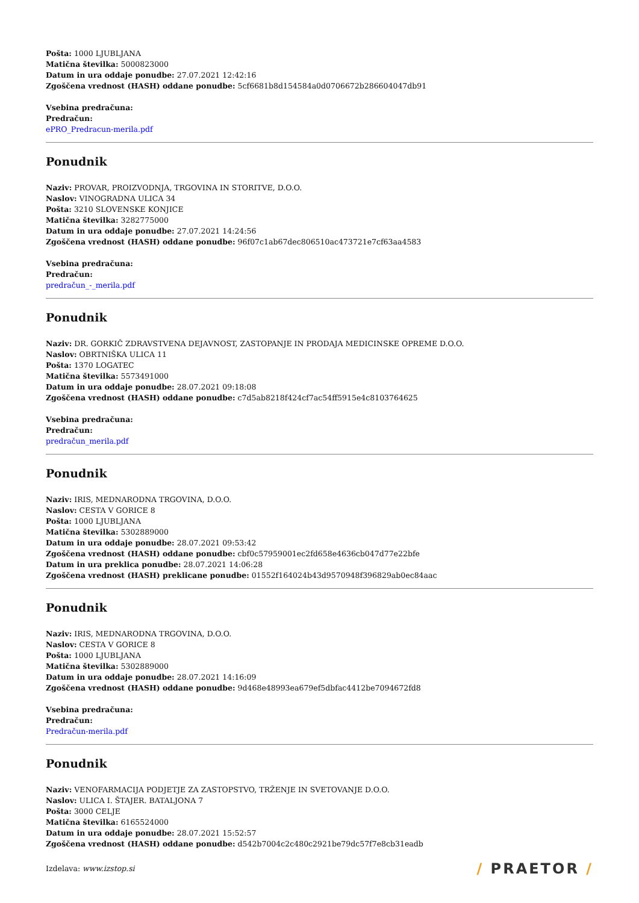Pošta: 1000 LJUBLJANA
Matična številka: 5000823000
Datum in ura oddaje ponudbe: 27.07.2021 12:42:16
Zgoščena vrednost (HASH) oddane ponudbe: 5cf6681b8d154584a0d0706672b286604047db91
Vsebina predračuna:
Predračun:
ePRO_Predracun-merila.pdf
Ponudnik
Naziv: PROVAR, PROIZVODNJA, TRGOVINA IN STORITVE, D.O.O.
Naslov: VINOGRADNA ULICA 34
Pošta: 3210 SLOVENSKE KONJICE
Matična številka: 3282775000
Datum in ura oddaje ponudbe: 27.07.2021 14:24:56
Zgoščena vrednost (HASH) oddane ponudbe: 96f07c1ab67dec806510ac473721e7cf63aa4583
Vsebina predračuna:
Predračun:
predračun_-_merila.pdf
Ponudnik
Naziv: DR. GORKIČ ZDRAVSTVENA DEJAVNOST, ZASTOPANJE IN PRODAJA MEDICINSKE OPREME D.O.O.
Naslov: OBRTNIŠKA ULICA 11
Pošta: 1370 LOGATEC
Matična številka: 5573491000
Datum in ura oddaje ponudbe: 28.07.2021 09:18:08
Zgoščena vrednost (HASH) oddane ponudbe: c7d5ab8218f424cf7ac54ff5915e4c8103764625
Vsebina predračuna:
Predračun:
predračun_merila.pdf
Ponudnik
Naziv: IRIS, MEDNARODNA TRGOVINA, D.O.O.
Naslov: CESTA V GORICE 8
Pošta: 1000 LJUBLJANA
Matična številka: 5302889000
Datum in ura oddaje ponudbe: 28.07.2021 09:53:42
Zgoščena vrednost (HASH) oddane ponudbe: cbf0c57959001ec2fd658e4636cb047d77e22bfe
Datum in ura preklica ponudbe: 28.07.2021 14:06:28
Zgoščena vrednost (HASH) preklicane ponudbe: 01552f164024b43d9570948f396829ab0ec84aac
Ponudnik
Naziv: IRIS, MEDNARODNA TRGOVINA, D.O.O.
Naslov: CESTA V GORICE 8
Pošta: 1000 LJUBLJANA
Matična številka: 5302889000
Datum in ura oddaje ponudbe: 28.07.2021 14:16:09
Zgoščena vrednost (HASH) oddane ponudbe: 9d468e48993ea679ef5dbfac4412be7094672fd8
Vsebina predračuna:
Predračun:
Predračun-merila.pdf
Ponudnik
Naziv: VENOFARMACIJA PODJETJE ZA ZASTOPSTVO, TRŽENJE IN SVETOVANJE D.O.O.
Naslov: ULICA I. ŠTAJER. BATALJONA 7
Pošta: 3000 CELJE
Matična številka: 6165524000
Datum in ura oddaje ponudbe: 28.07.2021 15:52:57
Zgoščena vrednost (HASH) oddane ponudbe: d542b7004c2c480c2921be79dc57f7e8cb31eadb
Izdelava: www.izstop.si
/ PRAETOR /